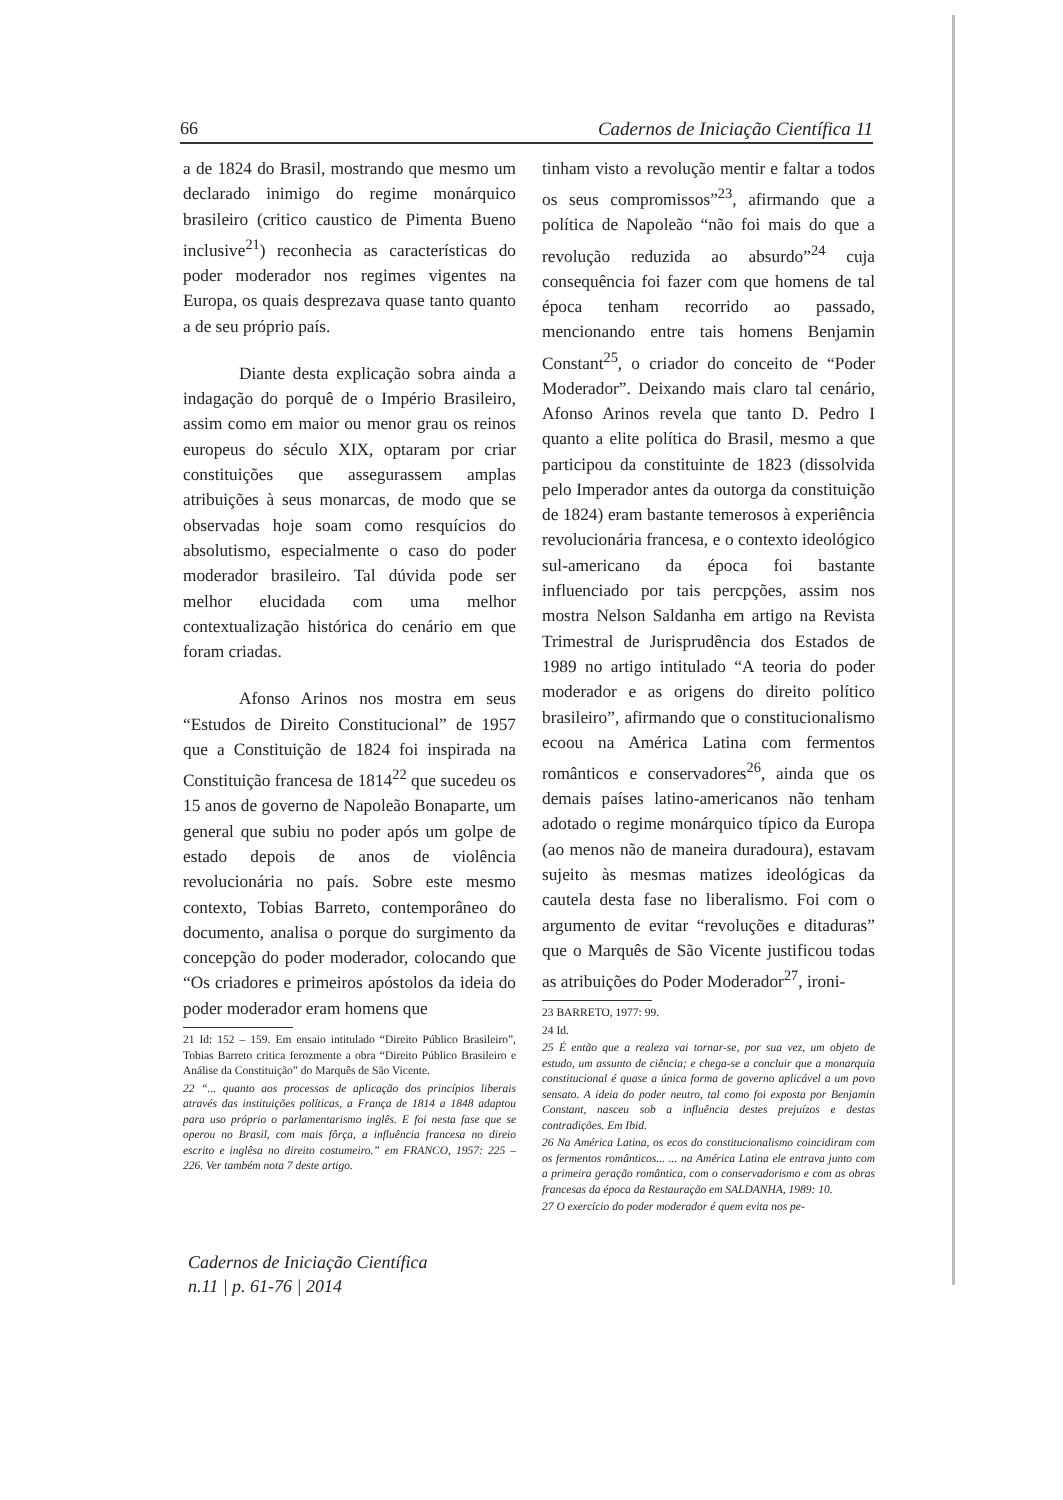66 Cadernos de Iniciação Científica 11
a de 1824 do Brasil, mostrando que mesmo um declarado inimigo do regime monárquico brasileiro (critico caustico de Pimenta Bueno inclusive<sup>21</sup>) reconhecia as características do poder moderador nos regimes vigentes na Europa, os quais desprezava quase tanto quanto a de seu próprio país.
Diante desta explicação sobra ainda a indagação do porquê de o Império Brasileiro, assim como em maior ou menor grau os reinos europeus do século XIX, optaram por criar constituições que assegurassem amplas atribuições à seus monarcas, de modo que se observadas hoje soam como resquícios do absolutismo, especialmente o caso do poder moderador brasileiro. Tal dúvida pode ser melhor elucidada com uma melhor contextualização histórica do cenário em que foram criadas.
Afonso Arinos nos mostra em seus “Estudos de Direito Constitucional” de 1957 que a Constituição de 1824 foi inspirada na Constituição francesa de 1814<sup>22</sup> que sucedeu os 15 anos de governo de Napoleão Bonaparte, um general que subiu no poder após um golpe de estado depois de anos de violência revolucionária no país. Sobre este mesmo contexto, Tobias Barreto, contemporâneo do documento, analisa o porque do surgimento da concepção do poder moderador, colocando que “Os criadores e primeiros apóstolos da ideia do poder moderador eram homens que
21 Id: 152 – 159. Em ensaio intitulado “Direito Público Brasileiro”, Tobias Barreto critica ferozmente a obra “Direito Público Brasileiro e Análise da Constituição” do Marquês de São Vicente.
22 “... quanto aos processos de aplicação dos princípios liberais através das instituições políticas, a França de 1814 a 1848 adaptou para uso próprio o parlamentarismo inglês. E foi nesta fase que se operou no Brasil, com mais fôrça, a influência francesa no direio escrito e inglêsa no direito costumeiro.” em FRANCO, 1957: 225 – 226. Ver também nota 7 deste artigo.
tinham visto a revolução mentir e faltar a todos os seus compromissos”<sup>23</sup>, afirmando que a política de Napoleão “não foi mais do que a revolução reduzida ao absurdo”<sup>24</sup> cuja consequência foi fazer com que homens de tal época tenham recorrido ao passado, mencionando entre tais homens Benjamin Constant<sup>25</sup>, o criador do conceito de “Poder Moderador”. Deixando mais claro tal cenário, Afonso Arinos revela que tanto D. Pedro I quanto a elite política do Brasil, mesmo a que participou da constituinte de 1823 (dissolvida pelo Imperador antes da outorga da constituição de 1824) eram bastante temerosos à experiência revolucionária francesa, e o contexto ideológico sul-americano da época foi bastante influenciado por tais percpções, assim nos mostra Nelson Saldanha em artigo na Revista Trimestral de Jurisprudência dos Estados de 1989 no artigo intitulado “A teoria do poder moderador e as origens do direito político brasileiro”, afirmando que o constitucionalismo ecoou na América Latina com fermentos românticos e conservadores<sup>26</sup>, ainda que os demais países latino-americanos não tenham adotado o regime monárquico típico da Europa (ao menos não de maneira duradoura), estavam sujeito às mesmas matizes ideológicas da cautela desta fase no liberalismo. Foi com o argumento de evitar “revoluções e ditaduras” que o Marquês de São Vicente justificou todas as atribuições do Poder Moderador<sup>27</sup>, ironi-
23 BARRETO, 1977: 99.
24 Id.
25 É então que a realeza vai tornar-se, por sua vez, um objeto de estudo, um assunto de ciência; e chega-se a concluir que a monarquia constitucional é quase a única forma de governo aplicável a um povo sensato. A ideia do poder neutro, tal como foi exposta por Benjamin Constant, nasceu sob a influência destes prejuízos e destas contradições. Em Ibid.
26 Na América Latina, os ecos do constitucionalismo coincidiram com os fermentos românticos... ... na América Latina ele entrava junto com a primeira geração romântica, com o conservadorismo e com as obras francesas da época da Restauração em SALDANHA, 1989: 10.
27 O exercício do poder moderador é quem evita nos pe-
Cadernos de Iniciação Científica
n.11 | p. 61-76 | 2014